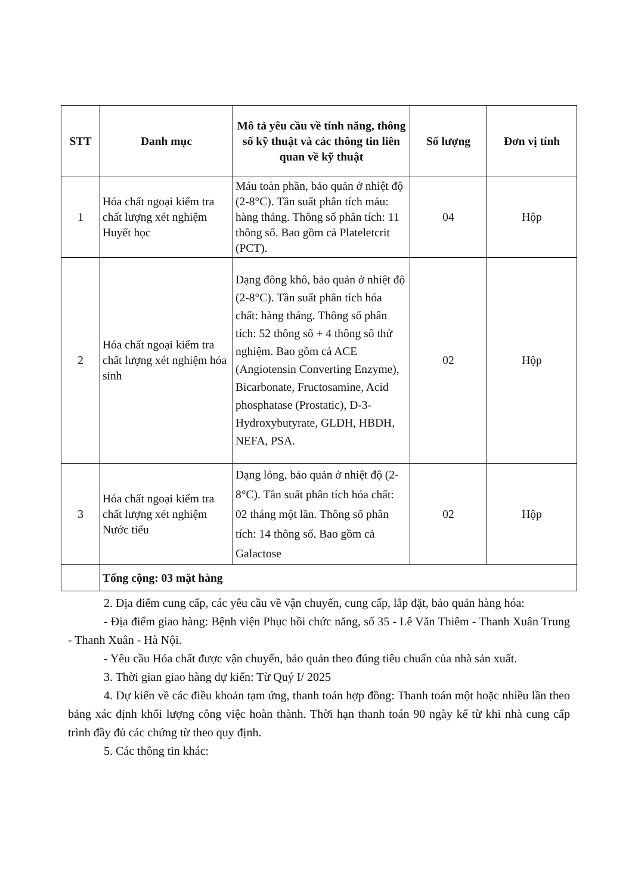| STT | Danh mục | Mô tả yêu cầu về tính năng, thông số kỹ thuật và các thông tin liên quan về kỹ thuật | Số lượng | Đơn vị tính |
| --- | --- | --- | --- | --- |
| 1 | Hóa chất ngoại kiểm tra chất lượng xét nghiệm Huyết học | Máu toàn phần, bảo quản ở nhiệt độ (2-8°C). Tần suất phân tích máu: hàng tháng. Thông số phân tích: 11 thông số. Bao gồm cả Plateletcrit (PCT). | 04 | Hộp |
| 2 | Hóa chất ngoại kiểm tra chất lượng xét nghiệm hóa sinh | Dạng đông khô, bảo quản ở nhiệt độ (2-8°C). Tần suất phân tích hóa chất: hàng tháng. Thông số phân tích: 52 thông số + 4 thông số thử nghiệm. Bao gồm cả ACE (Angiotensin Converting Enzyme), Bicarbonate, Fructosamine, Acid phosphatase (Prostatic), D-3-Hydroxybutyrate, GLDH, HBDH, NEFA, PSA. | 02 | Hộp |
| 3 | Hóa chất ngoại kiểm tra chất lượng xét nghiệm Nước tiểu | Dạng lỏng, bảo quản ở nhiệt độ (2-8°C). Tần suất phân tích hóa chất: 02 tháng một lần. Thông số phân tích: 14 thông số. Bao gồm cả Galactose | 02 | Hộp |
| | Tổng cộng: 03 mặt hàng | | | |
2. Địa điểm cung cấp, các yêu cầu về vận chuyển, cung cấp, lắp đặt, bảo quản hàng hóa:
- Địa điểm giao hàng: Bệnh viện Phục hồi chức năng, số 35 - Lê Văn Thiêm - Thanh Xuân Trung - Thanh Xuân - Hà Nội.
- Yêu cầu Hóa chất được vận chuyển, bảo quản theo đúng tiêu chuẩn của nhà sản xuất.
3. Thời gian giao hàng dự kiến: Từ Quý I/ 2025
4. Dự kiến về các điều khoản tạm ứng, thanh toán hợp đồng: Thanh toán một hoặc nhiều lần theo bảng xác định khối lượng công việc hoàn thành. Thời hạn thanh toán 90 ngày kể từ khi nhà cung cấp trình đầy đủ các chứng từ theo quy định.
5. Các thông tin khác: